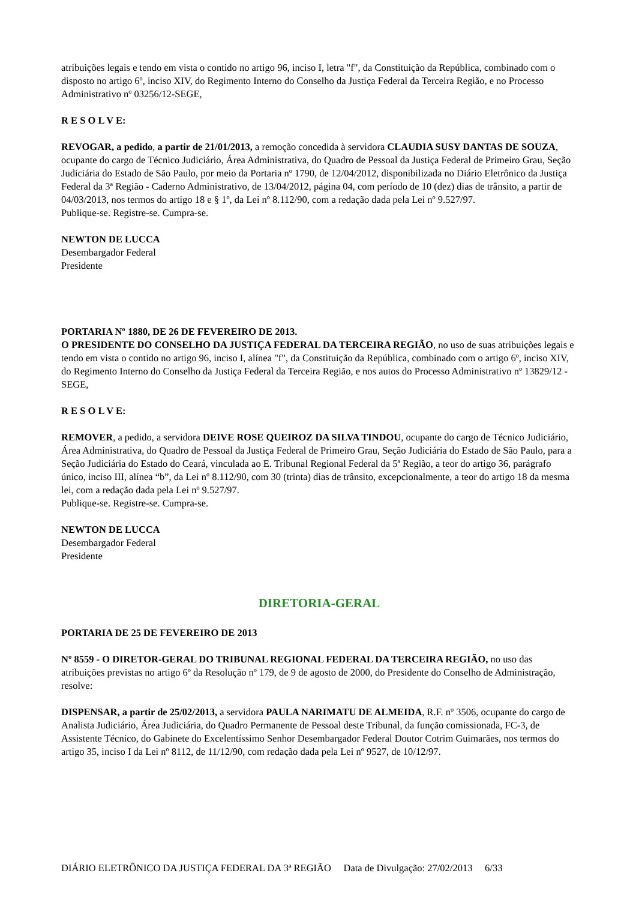atribuições legais e tendo em vista o contido no artigo 96, inciso I, letra "f", da Constituição da República, combinado com o disposto no artigo 6º, inciso XIV, do Regimento Interno do Conselho da Justiça Federal da Terceira Região, e no Processo Administrativo nº 03256/12-SEGE,
R E S O L V E:
REVOGAR, a pedido, a partir de 21/01/2013, a remoção concedida à servidora CLAUDIA SUSY DANTAS DE SOUZA, ocupante do cargo de Técnico Judiciário, Área Administrativa, do Quadro de Pessoal da Justiça Federal de Primeiro Grau, Seção Judiciária do Estado de São Paulo, por meio da Portaria nº 1790, de 12/04/2012, disponibilizada no Diário Eletrônico da Justiça Federal da 3ª Região - Caderno Administrativo, de 13/04/2012, página 04, com período de 10 (dez) dias de trânsito, a partir de 04/03/2013, nos termos do artigo 18 e § 1º, da Lei nº 8.112/90, com a redação dada pela Lei nº 9.527/97.
Publique-se. Registre-se. Cumpra-se.
NEWTON DE LUCCA
Desembargador Federal
Presidente
PORTARIA Nº 1880, DE 26 DE FEVEREIRO DE 2013.
O PRESIDENTE DO CONSELHO DA JUSTIÇA FEDERAL DA TERCEIRA REGIÃO, no uso de suas atribuições legais e tendo em vista o contido no artigo 96, inciso I, alínea "f", da Constituição da República, combinado com o artigo 6º, inciso XIV, do Regimento Interno do Conselho da Justiça Federal da Terceira Região, e nos autos do Processo Administrativo nº 13829/12 - SEGE,
R E S O L V E:
REMOVER, a pedido, a servidora DEIVE ROSE QUEIROZ DA SILVA TINDOU, ocupante do cargo de Técnico Judiciário, Área Administrativa, do Quadro de Pessoal da Justiça Federal de Primeiro Grau, Seção Judiciária do Estado de São Paulo, para a Seção Judiciária do Estado do Ceará, vinculada ao E. Tribunal Regional Federal da 5ª Região, a teor do artigo 36, parágrafo único, inciso III, alínea “b”, da Lei nº 8.112/90, com 30 (trinta) dias de trânsito, excepcionalmente, a teor do artigo 18 da mesma lei, com a redação dada pela Lei nº 9.527/97.
Publique-se. Registre-se. Cumpra-se.
NEWTON DE LUCCA
Desembargador Federal
Presidente
DIRETORIA-GERAL
PORTARIA DE 25 DE FEVEREIRO DE 2013
Nº 8559 - O DIRETOR-GERAL DO TRIBUNAL REGIONAL FEDERAL DA TERCEIRA REGIÃO, no uso das atribuições previstas no artigo 6º da Resolução nº 179, de 9 de agosto de 2000, do Presidente do Conselho de Administração, resolve:
DISPENSAR, a partir de 25/02/2013, a servidora PAULA NARIMATU DE ALMEIDA, R.F. nº 3506, ocupante do cargo de Analista Judiciário, Área Judiciária, do Quadro Permanente de Pessoal deste Tribunal, da função comissionada, FC-3, de Assistente Técnico, do Gabinete do Excelentíssimo Senhor Desembargador Federal Doutor Cotrim Guimarães, nos termos do artigo 35, inciso I da Lei nº 8112, de 11/12/90, com redação dada pela Lei nº 9527, de 10/12/97.
DIÁRIO ELETRÔNICO DA JUSTIÇA FEDERAL DA 3ª REGIÃO Data de Divulgação: 27/02/2013 6/33